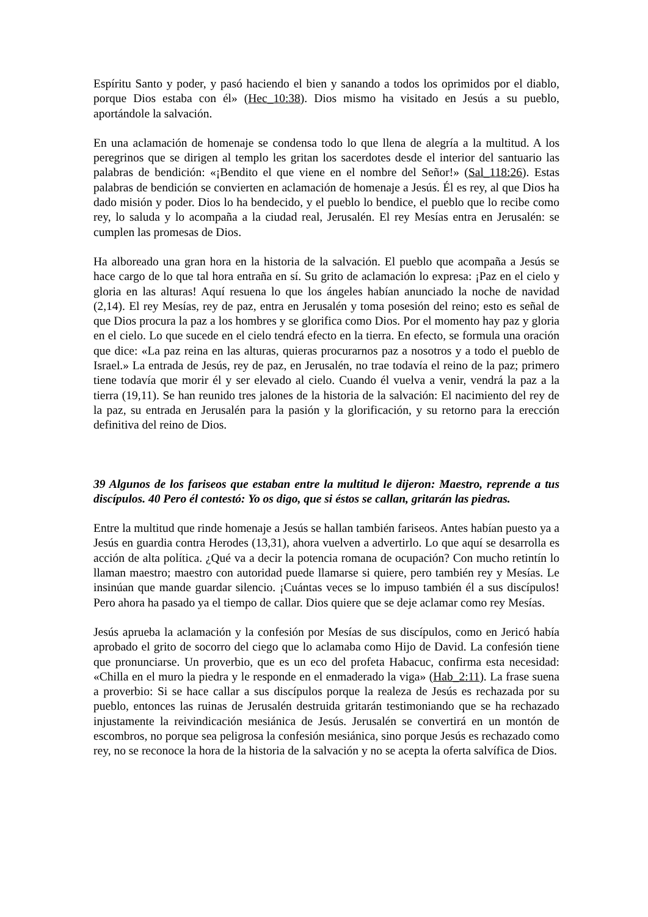Espíritu Santo y poder, y pasó haciendo el bien y sanando a todos los oprimidos por el diablo, porque Dios estaba con él» (Hec_10:38). Dios mismo ha visitado en Jesús a su pueblo, aportándole la salvación.
En una aclamación de homenaje se condensa todo lo que llena de alegría a la multitud. A los peregrinos que se dirigen al templo les gritan los sacerdotes desde el interior del santuario las palabras de bendición: «¡Bendito el que viene en el nombre del Señor!» (Sal_118:26). Estas palabras de bendición se convierten en aclamación de homenaje a Jesús. Él es rey, al que Dios ha dado misión y poder. Dios lo ha bendecido, y el pueblo lo bendice, el pueblo que lo recibe como rey, lo saluda y lo acompaña a la ciudad real, Jerusalén. El rey Mesías entra en Jerusalén: se cumplen las promesas de Dios.
Ha alboreado una gran hora en la historia de la salvación. El pueblo que acompaña a Jesús se hace cargo de lo que tal hora entraña en sí. Su grito de aclamación lo expresa: ¡Paz en el cielo y gloria en las alturas! Aquí resuena lo que los ángeles habían anunciado la noche de navidad (2,14). El rey Mesías, rey de paz, entra en Jerusalén y toma posesión del reino; esto es señal de que Dios procura la paz a los hombres y se glorifica como Dios. Por el momento hay paz y gloria en el cielo. Lo que sucede en el cielo tendrá efecto en la tierra. En efecto, se formula una oración que dice: «La paz reina en las alturas, quieras procurarnos paz a nosotros y a todo el pueblo de Israel.» La entrada de Jesús, rey de paz, en Jerusalén, no trae todavía el reino de la paz; primero tiene todavía que morir él y ser elevado al cielo. Cuando él vuelva a venir, vendrá la paz a la tierra (19,11). Se han reunido tres jalones de la historia de la salvación: El nacimiento del rey de la paz, su entrada en Jerusalén para la pasión y la glorificación, y su retorno para la erección definitiva del reino de Dios.
39 Algunos de los fariseos que estaban entre la multitud le dijeron: Maestro, reprende a tus discípulos. 40 Pero él contestó: Yo os digo, que si éstos se callan, gritarán las piedras.
Entre la multitud que rinde homenaje a Jesús se hallan también fariseos. Antes habían puesto ya a Jesús en guardia contra Herodes (13,31), ahora vuelven a advertirlo. Lo que aquí se desarrolla es acción de alta política. ¿Qué va a decir la potencia romana de ocupación? Con mucho retintín lo llaman maestro; maestro con autoridad puede llamarse si quiere, pero también rey y Mesías. Le insinúan que mande guardar silencio. ¡Cuántas veces se lo impuso también él a sus discípulos! Pero ahora ha pasado ya el tiempo de callar. Dios quiere que se deje aclamar como rey Mesías.
Jesús aprueba la aclamación y la confesión por Mesías de sus discípulos, como en Jericó había aprobado el grito de socorro del ciego que lo aclamaba como Hijo de David. La confesión tiene que pronunciarse. Un proverbio, que es un eco del profeta Habacuc, confirma esta necesidad: «Chilla en el muro la piedra y le responde en el enmaderado la viga» (Hab_2:11). La frase suena a proverbio: Si se hace callar a sus discípulos porque la realeza de Jesús es rechazada por su pueblo, entonces las ruinas de Jerusalén destruida gritarán testimoniando que se ha rechazado injustamente la reivindicación mesiánica de Jesús. Jerusalén se convertirá en un montón de escombros, no porque sea peligrosa la confesión mesiánica, sino porque Jesús es rechazado como rey, no se reconoce la hora de la historia de la salvación y no se acepta la oferta salvífica de Dios.